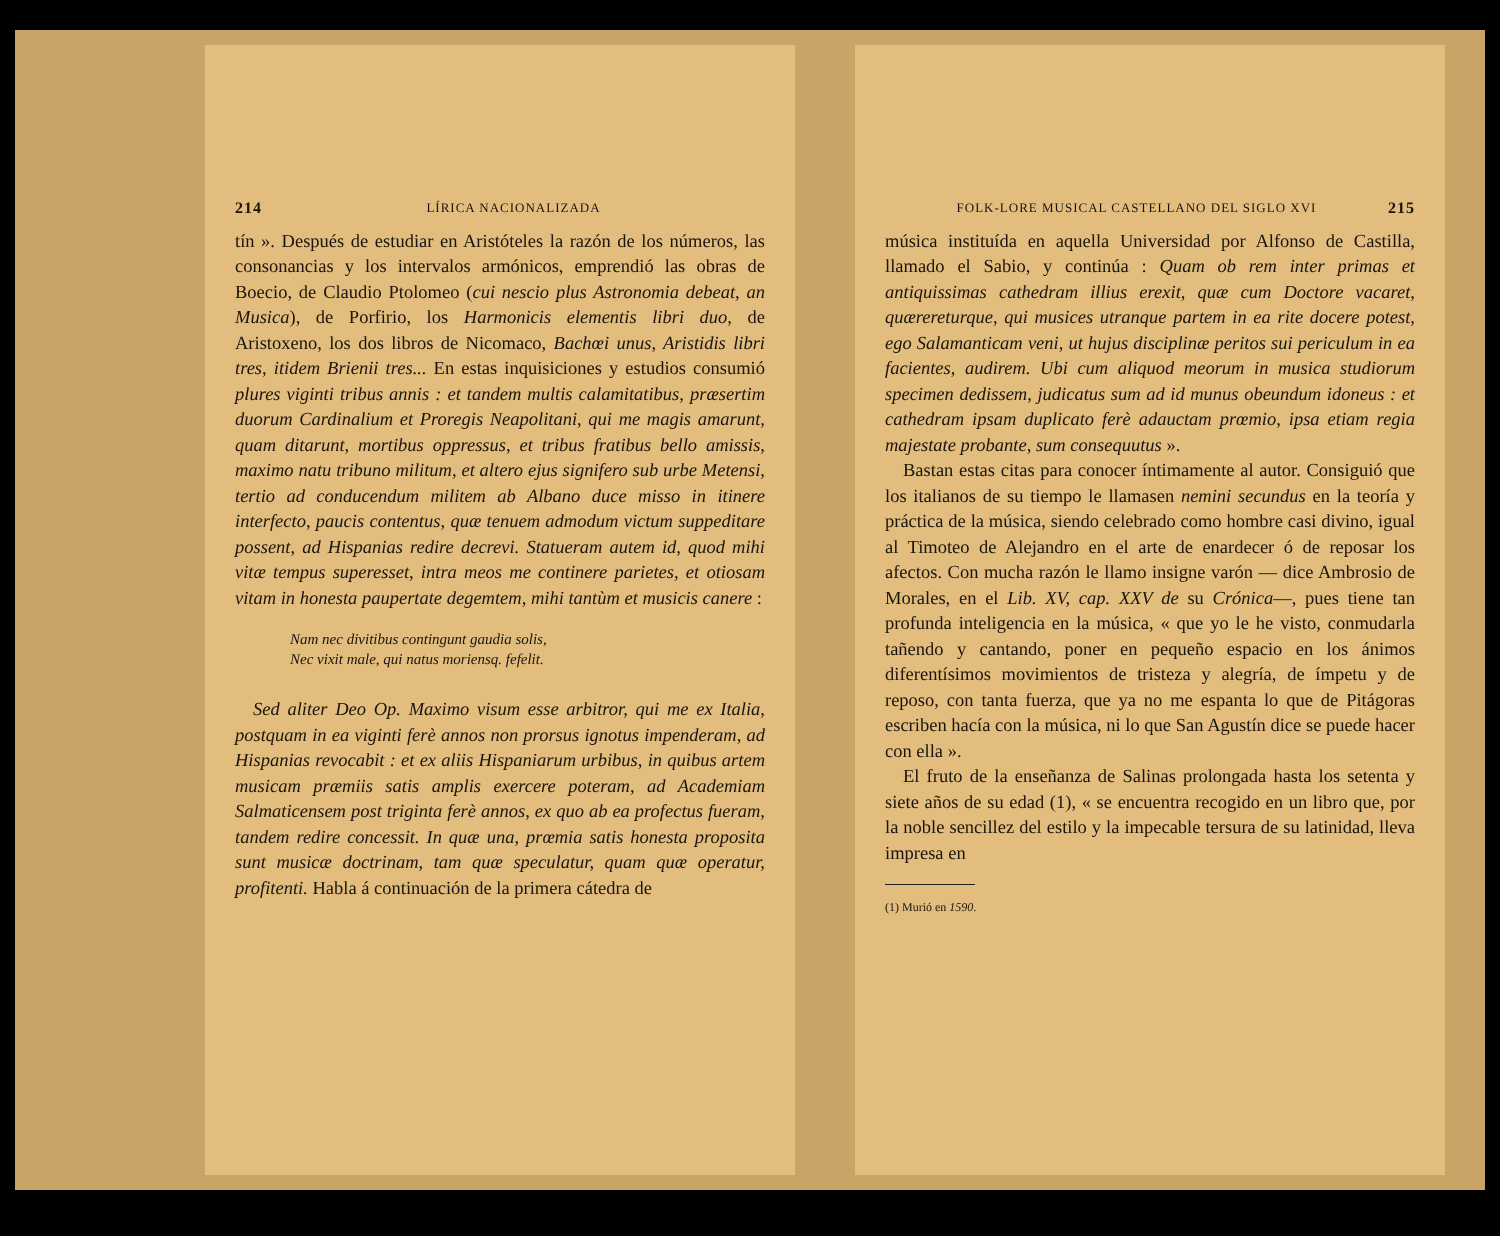214 LÍRICA NACIONALIZADA
tín ». Después de estudiar en Aristóteles la razón de los números, las consonancias y los intervalos armónicos, emprendió las obras de Boecio, de Claudio Ptolomeo (cui nescio plus Astronomia debeat, an Musica), de Porfirio, los Harmonicis elementis libri duo, de Aristoxeno, los dos libros de Nicomaco, Bachœi unus, Aristidis libri tres, itidem Brienii tres... En estas inquisiciones y estudios consumió plures viginti tribus annis : et tandem multis calamitatibus, præsertim duorum Cardinalium et Proregis Neapolitani, qui me magis amarunt, quam ditarunt, mortibus oppressus, et tribus fratibus bello amissis, maximo natu tribuno militum, et altero ejus signifero sub urbe Metensi, tertio ad conducendum militem ab Albano duce misso in itinere interfecto, paucis contentus, quæ tenuem admodum victum suppeditare possent, ad Hispanias redire decrevi. Statueram autem id, quod mihi vitæ tempus superesset, intra meos me continere parietes, et otiosam vitam in honesta paupertate degemtem, mihi tantùm et musicis canere :
Nam nec divitibus contingunt gaudia solis,
Nec vixit male, qui natus moriensq. fefelit.
Sed aliter Deo Op. Maximo visum esse arbitror, qui me ex Italia, postquam in ea viginti ferè annos non prorsus ignotus impenderam, ad Hispanias revocabit : et ex aliis Hispaniarum urbibus, in quibus artem musicam præmiis satis amplis exercere poteram, ad Academiam Salmaticensem post triginta ferè annos, ex quo ab ea profectus fueram, tandem redire concessit. In quæ una, prœmia satis honesta proposita sunt musicæ doctrinam, tam quæ speculatur, quam quæ operatur, profitenti. Habla á continuación de la primera cátedra de
FOLK-LORE MUSICAL CASTELLANO DEL SIGLO XVI 215
música instituída en aquella Universidad por Alfonso de Castilla, llamado el Sabio, y continúa : Quam ob rem inter primas et antiquissimas cathedram illius erexit, quæ cum Doctore vacaret, quærereturque, qui musices utranque partem in ea rite docere potest, ego Salamanticam veni, ut hujus disciplinæ peritos sui periculum in ea facientes, audirem. Ubi cum aliquod meorum in musica studiorum specimen dedissem, judicatus sum ad id munus obeundum idoneus : et cathedram ipsam duplicato ferè adauctam prœmio, ipsa etiam regia majestate probante, sum consequutus ».
Bastan estas citas para conocer íntimamente al autor. Consiguió que los italianos de su tiempo le llamasen nemini secundus en la teoría y práctica de la música, siendo celebrado como hombre casi divino, igual al Timoteo de Alejandro en el arte de enardecer ó de reposar los afectos. Con mucha razón le llamo insigne varón — dice Ambrosio de Morales, en el Lib. XV, cap. XXV de su Crónica—, pues tiene tan profunda inteligencia en la música, « que yo le he visto, conmudarla tañendo y cantando, poner en pequeño espacio en los ánimos diferentísimos movimientos de tristeza y alegría, de ímpetu y de reposo, con tanta fuerza, que ya no me espanta lo que de Pitágoras escriben hacía con la música, ni lo que San Agustín dice se puede hacer con ella ».
El fruto de la enseñanza de Salinas prolongada hasta los setenta y siete años de su edad (1), « se encuentra recogido en un libro que, por la noble sencillez del estilo y la impecable tersura de su latinidad, lleva impresa en
(1) Murió en 1590.